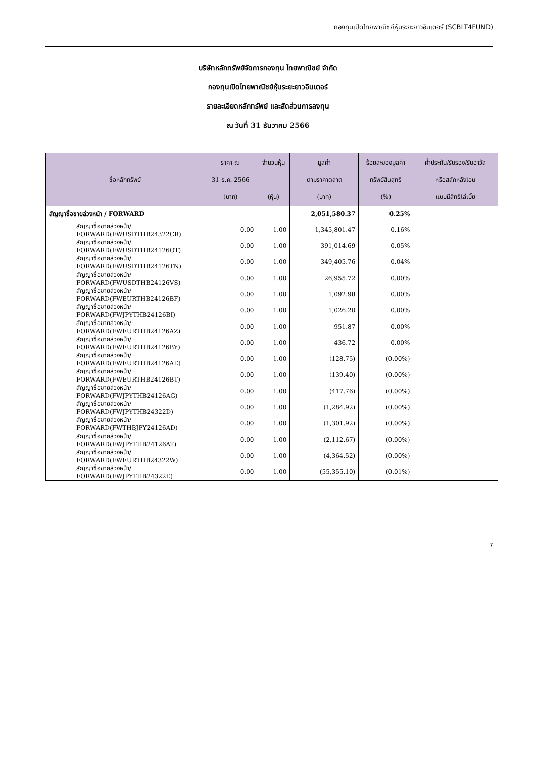กองทุนเปิดไทยพาณิชย์หุ้นระยะยาวอินเตอร์ (SCBLT4FUND)
บริษัทหลักทรัพย์จัดการกองทุน ไทยพาณิชย์ จำกัด
กองทุนเปิดไทยพาณิชย์หุ้นระยะยาวอินเตอร์
รายละเอียดหลักทรัพย์ และสัดส่วนการลงทุน
ณ วันที่ 31 ธันวาคม 2566
| ชื่อหลักทรัพย์ | ราคา ณ 31 ธ.ค. 2566 (บาท) | จำนวนหุ้น (หุ้น) | มูลค่า ตามราคาตลาด (บาท) | ร้อยละของมูลค่า ทรัพย์สินสุทธิ (%) | ค้ำประกัน/รับรอง/รับอาวัล หรือสลักหลังโอน แบบมีสิทธิไล่เบี้ย |
| --- | --- | --- | --- | --- | --- |
| สัญญาซื้อขายล่วงหน้า / FORWARD | | | 2,051,580.37 | 0.25% | |
| สัญญาซื้อขายล่วงหน้า/ FORWARD(FWUSDTHB24322CR) | 0.00 | 1.00 | 1,345,801.47 | 0.16% | |
| สัญญาซื้อขายล่วงหน้า/ FORWARD(FWUSDTHB24126OT) | 0.00 | 1.00 | 391,014.69 | 0.05% | |
| สัญญาซื้อขายล่วงหน้า/ FORWARD(FWUSDTHB24126TN) | 0.00 | 1.00 | 349,405.76 | 0.04% | |
| สัญญาซื้อขายล่วงหน้า/ FORWARD(FWUSDTHB24126VS) | 0.00 | 1.00 | 26,955.72 | 0.00% | |
| สัญญาซื้อขายล่วงหน้า/ FORWARD(FWEURTHB24126BF) | 0.00 | 1.00 | 1,092.98 | 0.00% | |
| สัญญาซื้อขายล่วงหน้า/ FORWARD(FWJPYTHB24126BI) | 0.00 | 1.00 | 1,026.20 | 0.00% | |
| สัญญาซื้อขายล่วงหน้า/ FORWARD(FWEURTHB24126AZ) | 0.00 | 1.00 | 951.87 | 0.00% | |
| สัญญาซื้อขายล่วงหน้า/ FORWARD(FWEURTHB24126BY) | 0.00 | 1.00 | 436.72 | 0.00% | |
| สัญญาซื้อขายล่วงหน้า/ FORWARD(FWEURTHB24126AE) | 0.00 | 1.00 | (128.75) | (0.00%) | |
| สัญญาซื้อขายล่วงหน้า/ FORWARD(FWEURTHB24126BT) | 0.00 | 1.00 | (139.40) | (0.00%) | |
| สัญญาซื้อขายล่วงหน้า/ FORWARD(FWJPYTHB24126AG) | 0.00 | 1.00 | (417.76) | (0.00%) | |
| สัญญาซื้อขายล่วงหน้า/ FORWARD(FWJPYTHB24322D) | 0.00 | 1.00 | (1,284.92) | (0.00%) | |
| สัญญาซื้อขายล่วงหน้า/ FORWARD(FWTHBJPY24126AD) | 0.00 | 1.00 | (1,301.92) | (0.00%) | |
| สัญญาซื้อขายล่วงหน้า/ FORWARD(FWJPYTHB24126AT) | 0.00 | 1.00 | (2,112.67) | (0.00%) | |
| สัญญาซื้อขายล่วงหน้า/ FORWARD(FWEURTHB24322W) | 0.00 | 1.00 | (4,364.52) | (0.00%) | |
| สัญญาซื้อขายล่วงหน้า/ FORWARD(FWJPYTHB24322E) | 0.00 | 1.00 | (55,355.10) | (0.01%) | |
7